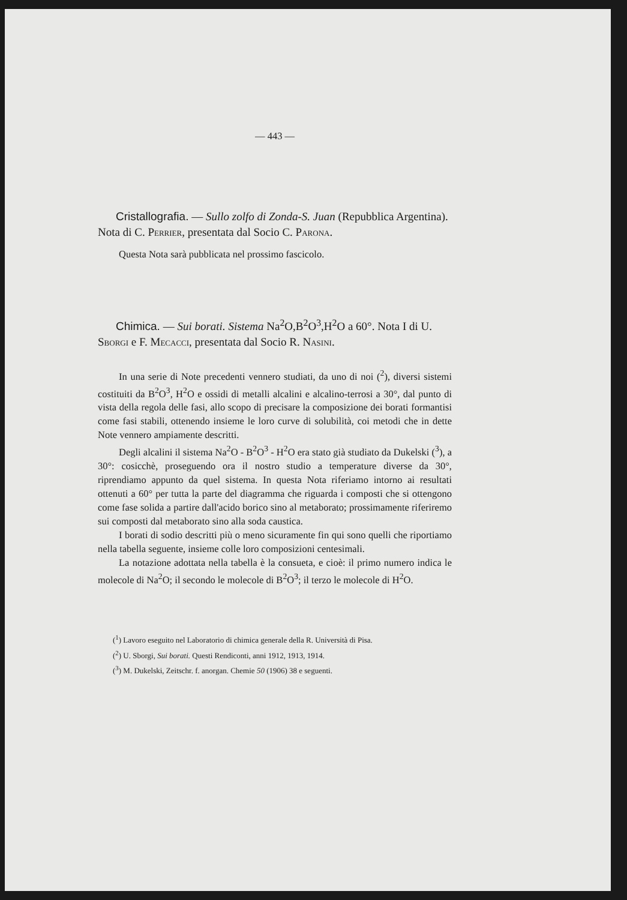— 443 —
Cristallografia. — Sullo zolfo di Zonda-S. Juan (Repubblica Argentina). Nota di C. PERRIER, presentata dal Socio C. PARONA.
Questa Nota sarà pubblicata nel prossimo fascicolo.
Chimica. — Sui borati. Sistema Na<sup>2</sup>O,B<sup>2</sup>O<sup>3</sup>,H<sup>2</sup>O a 60°. Nota I di U. SBORGI e F. MECACCI, presentata dal Socio R. NASINI.
In una serie di Note precedenti vennero studiati, da uno di noi (<sup>2</sup>), diversi sistemi costituiti da B<sup>2</sup>O<sup>3</sup>, H<sup>2</sup>O e ossidi di metalli alcalini e alcalino-terrosi a 30°, dal punto di vista della regola delle fasi, allo scopo di precisare la composizione dei borati formantisi come fasi stabili, ottenendo insieme le loro curve di solubilità, coi metodi che in dette Note vennero ampiamente descritti.
Degli alcalini il sistema Na<sup>2</sup>O - B<sup>2</sup>O<sup>3</sup> - H<sup>2</sup>O era stato già studiato da Dukelski (<sup>3</sup>), a 30°: cosicchè, proseguendo ora il nostro studio a temperature diverse da 30°, riprendiamo appunto da quel sistema. In questa Nota riferiamo intorno ai resultati ottenuti a 60° per tutta la parte del diagramma che riguarda i composti che si ottengono come fase solida a partire dall'acido borico sino al metaborato; prossimamente riferiremo sui composti dal metaborato sino alla soda caustica.
I borati di sodio descritti più o meno sicuramente fin qui sono quelli che riportiamo nella tabella seguente, insieme colle loro composizioni centesimali.
La notazione adottata nella tabella è la consueta, e cioè: il primo numero indica le molecole di Na<sup>2</sup>O; il secondo le molecole di B<sup>2</sup>O<sup>3</sup>; il terzo le molecole di H<sup>2</sup>O.
(<sup>1</sup>) Lavoro eseguito nel Laboratorio di chimica generale della R. Università di Pisa.
(<sup>2</sup>) U. Sborgi, Sui borati. Questi Rendiconti, anni 1912, 1913, 1914.
(<sup>3</sup>) M. Dukelski, Zeitschr. f. anorgan. Chemie 50 (1906) 38 e seguenti.